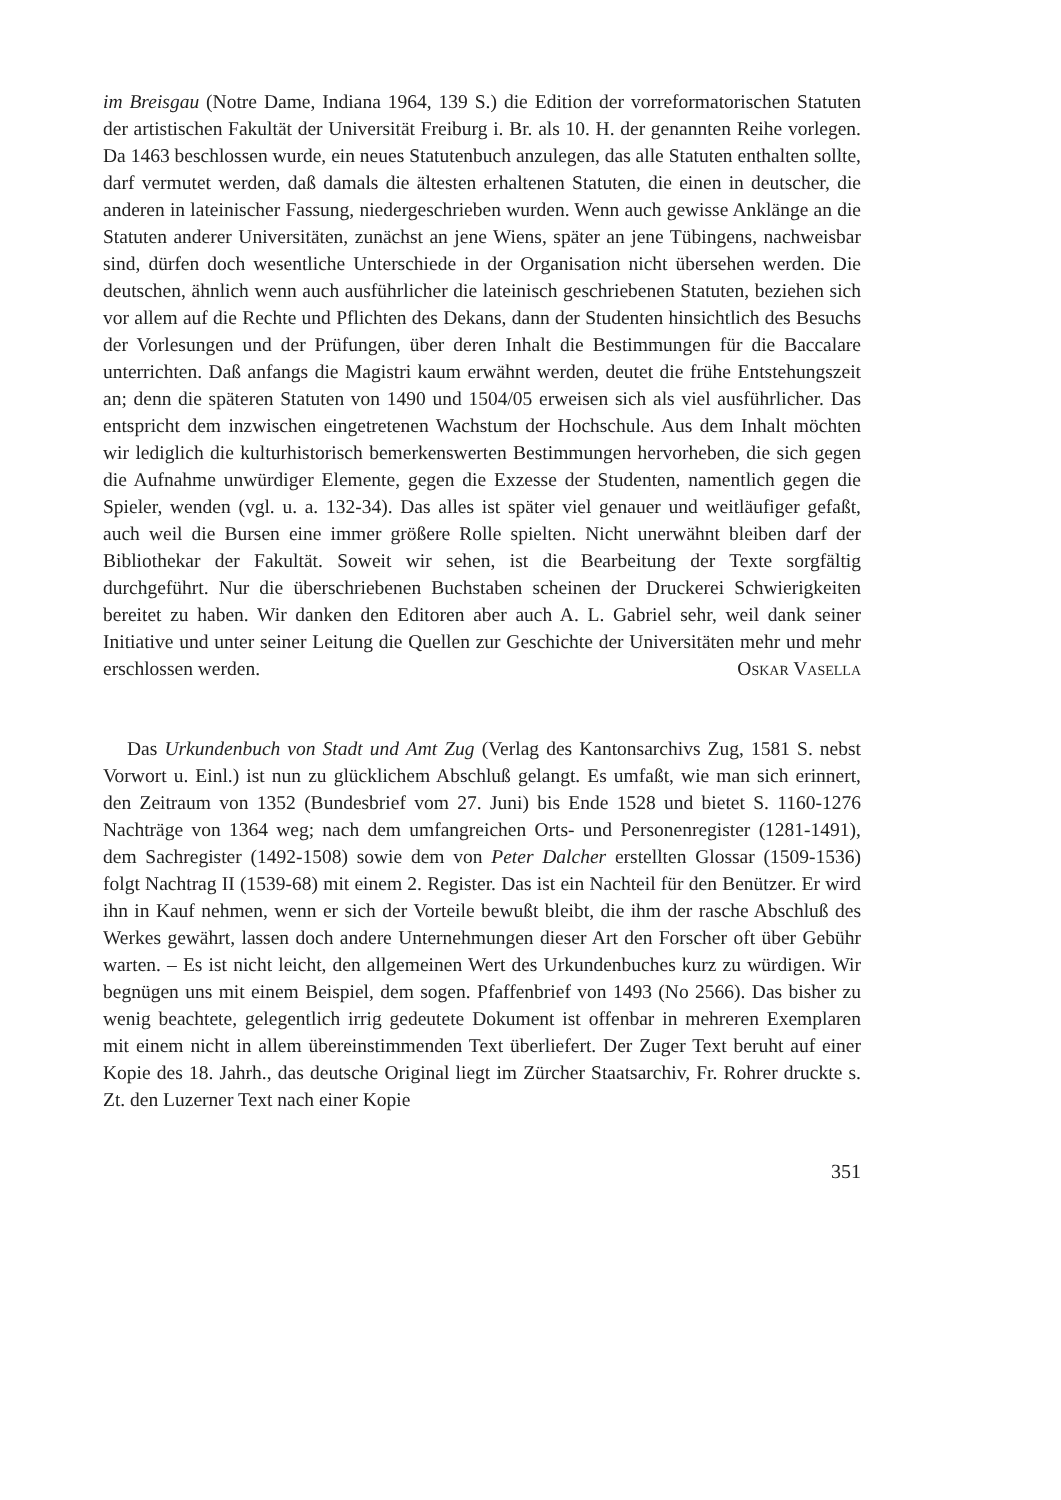im Breisgau (Notre Dame, Indiana 1964, 139 S.) die Edition der vorreformatorischen Statuten der artistischen Fakultät der Universität Freiburg i. Br. als 10. H. der genannten Reihe vorlegen. Da 1463 beschlossen wurde, ein neues Statutenbuch anzulegen, das alle Statuten enthalten sollte, darf vermutet werden, daß damals die ältesten erhaltenen Statuten, die einen in deutscher, die anderen in lateinischer Fassung, niedergeschrieben wurden. Wenn auch gewisse Anklänge an die Statuten anderer Universitäten, zunächst an jene Wiens, später an jene Tübingens, nachweisbar sind, dürfen doch wesentliche Unterschiede in der Organisation nicht übersehen werden. Die deutschen, ähnlich wenn auch ausführlicher die lateinisch geschriebenen Statuten, beziehen sich vor allem auf die Rechte und Pflichten des Dekans, dann der Studenten hinsichtlich des Besuchs der Vorlesungen und der Prüfungen, über deren Inhalt die Bestimmungen für die Baccalare unterrichten. Daß anfangs die Magistri kaum erwähnt werden, deutet die frühe Entstehungszeit an; denn die späteren Statuten von 1490 und 1504/05 erweisen sich als viel ausführlicher. Das entspricht dem inzwischen eingetretenen Wachstum der Hochschule. Aus dem Inhalt möchten wir lediglich die kulturhistorisch bemerkenswerten Bestimmungen hervorheben, die sich gegen die Aufnahme unwürdiger Elemente, gegen die Exzesse der Studenten, namentlich gegen die Spieler, wenden (vgl. u. a. 132-34). Das alles ist später viel genauer und weitläufiger gefaßt, auch weil die Bursen eine immer größere Rolle spielten. Nicht unerwähnt bleiben darf der Bibliothekar der Fakultät. Soweit wir sehen, ist die Bearbeitung der Texte sorgfältig durchgeführt. Nur die überschriebenen Buchstaben scheinen der Druckerei Schwierigkeiten bereitet zu haben. Wir danken den Editoren aber auch A. L. Gabriel sehr, weil dank seiner Initiative und unter seiner Leitung die Quellen zur Geschichte der Universitäten mehr und mehr erschlossen werden.
Oskar Vasella
Das Urkundenbuch von Stadt und Amt Zug (Verlag des Kantonsarchivs Zug, 1581 S. nebst Vorwort u. Einl.) ist nun zu glücklichem Abschluß gelangt. Es umfaßt, wie man sich erinnert, den Zeitraum von 1352 (Bundesbrief vom 27. Juni) bis Ende 1528 und bietet S. 1160-1276 Nachträge von 1364 weg; nach dem umfangreichen Orts- und Personenregister (1281-1491), dem Sachregister (1492-1508) sowie dem von Peter Dalcher erstellten Glossar (1509-1536) folgt Nachtrag II (1539-68) mit einem 2. Register. Das ist ein Nachteil für den Benützer. Er wird ihn in Kauf nehmen, wenn er sich der Vorteile bewußt bleibt, die ihm der rasche Abschluß des Werkes gewährt, lassen doch andere Unternehmungen dieser Art den Forscher oft über Gebühr warten. – Es ist nicht leicht, den allgemeinen Wert des Urkundenbuches kurz zu würdigen. Wir begnügen uns mit einem Beispiel, dem sogen. Pfaffenbrief von 1493 (No 2566). Das bisher zu wenig beachtete, gelegentlich irrig gedeutete Dokument ist offenbar in mehreren Exemplaren mit einem nicht in allem übereinstimmenden Text überliefert. Der Zuger Text beruht auf einer Kopie des 18. Jahrh., das deutsche Original liegt im Zürcher Staatsarchiv, Fr. Rohrer druckte s. Zt. den Luzerner Text nach einer Kopie
351